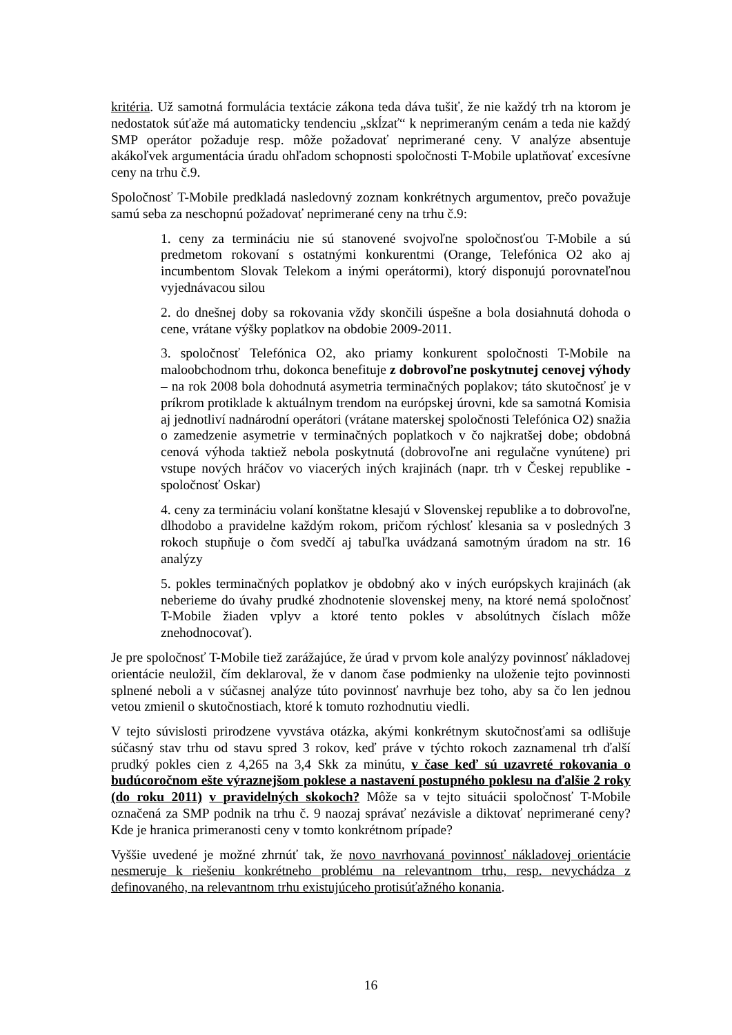kritéria. Už samotná formulácia textácie zákona teda dáva tušiť, že nie každý trh na ktorom je nedostatok súťaže má automaticky tendenciu „skĺzať“ k neprimeraným cenám a teda nie každý SMP operátor požaduje resp. môže požadovať neprimerané ceny. V analýze absentuje akákoľvek argumentácia úradu ohľadom schopnosti spoločnosti T-Mobile uplatňovať excesívne ceny na trhu č.9.
Spoločnosť T-Mobile predkladá nasledovný zoznam konkrétnych argumentov, prečo považuje samú seba za neschopnú požadovať neprimerané ceny na trhu č.9:
1. ceny za termináciu nie sú stanovené svojvoľne spoločnosťou T-Mobile a sú predmetom rokovaní s ostatnými konkurentmi (Orange, Telefónica O2 ako aj incumbentom Slovak Telekom a inými operátormi), ktorý disponujú porovnateľnou vyjednávacou silou
2. do dnešnej doby sa rokovania vždy skončili úspešne a bola dosiahnutá dohoda o cene, vrátane výšky poplatkov na obdobie 2009-2011.
3. spoločnosť Telefónica O2, ako priamy konkurent spoločnosti T-Mobile na maloobchodnom trhu, dokonca benefituje z dobrovoľne poskytnutej cenovej výhody – na rok 2008 bola dohodnutá asymetria terminačných poplakov; táto skutočnosť je v príkrom protiklade k aktuálnym trendom na európskej úrovni, kde sa samotná Komisia aj jednotliví nadnárodní operátori (vrátane materskej spoločnosti Telefónica O2) snažia o zamedzenie asymetrie v terminačných poplatkoch v čo najkratšej dobe; obdobná cenová výhoda taktiež nebola poskytnutá (dobrovoľne ani regulačne vynútene) pri vstupe nových hráčov vo viacerých iných krajinách (napr. trh v Českej republike - spoločnosť Oskar)
4. ceny za termináciu volaní konštatne klesajú v Slovenskej republike a to dobrovoľne, dlhodobo a pravidelne každým rokom, pričom rýchlosť klesania sa v posledných 3 rokoch stupňuje o čom svedčí aj tabuľka uvádzaná samotným úradom na str. 16 analýzy
5. pokles terminačných poplatkov je obdobný ako v iných európskych krajinách (ak neberieme do úvahy prudké zhodnotenie slovenskej meny, na ktoré nemá spoločnosť T-Mobile žiaden vplyv a ktoré tento pokles v absolútnych číslach môže znehodnocovať).
Je pre spoločnosť T-Mobile tiež zarážajúce, že úrad v prvom kole analýzy povinnosť nákladovej orientácie neuložil, čím deklaroval, že v danom čase podmienky na uloženie tejto povinnosti splnené neboli a v súčasnej analýze túto povinnosť navrhuje bez toho, aby sa čo len jednou vetou zmienil o skutočnostiach, ktoré k tomuto rozhodnutiu viedli.
V tejto súvislosti prirodzene vyvstáva otázka, akými konkrétnym skutočnosťami sa odlišuje súčasný stav trhu od stavu spred 3 rokov, keď práve v týchto rokoch zaznamenal trh ďalší prudký pokles cien z 4,265 na 3,4 Skk za minútu, v čase keď sú uzavreté rokovania o budúcoročnom ešte výraznejšom poklese a nastavení postupného poklesu na ďalšie 2 roky (do roku 2011) v pravidelných skokoch? Môže sa v tejto situácii spoločnosť T-Mobile označená za SMP podnik na trhu č. 9 naozaj správať nezávisle a diktovať neprimerané ceny? Kde je hranica primeranosti ceny v tomto konkrétnom prípade?
Vyššie uvedené je možné zhrnúť tak, že novo navrhovaná povinnosť nákladovej orientácie nesmeruje k riešeniu konkrétneho problému na relevantnom trhu, resp. nevychádza z definovaného, na relevantnom trhu existujúceho protisúťažného konania.
16